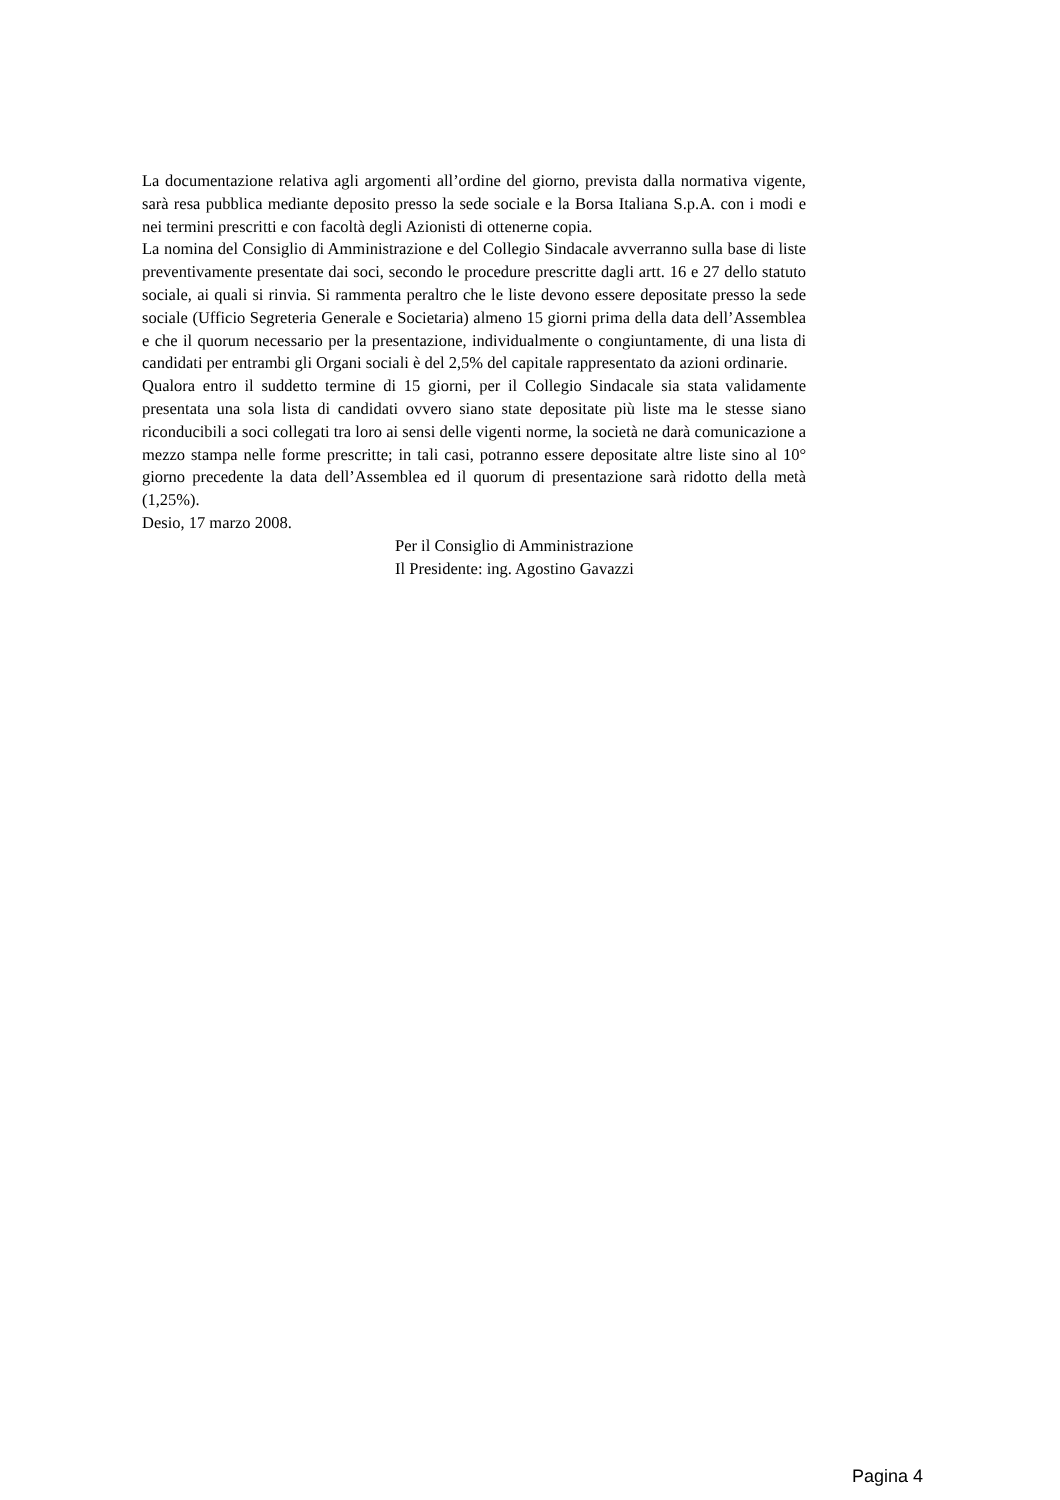La documentazione relativa agli argomenti all’ordine del giorno, prevista dalla normativa vigente, sarà resa pubblica mediante deposito presso la sede sociale e la Borsa Italiana S.p.A. con i modi e nei termini prescritti e con facoltà degli Azionisti di ottenerne copia.
La nomina del Consiglio di Amministrazione e del Collegio Sindacale avverranno sulla base di liste preventivamente presentate dai soci, secondo le procedure prescritte dagli artt. 16 e 27 dello statuto sociale, ai quali si rinvia. Si rammenta peraltro che le liste devono essere depositate presso la sede sociale (Ufficio Segreteria Generale e Societaria) almeno 15 giorni prima della data dell’Assemblea e che il quorum necessario per la presentazione, individualmente o congiuntamente, di una lista di candidati per entrambi gli Organi sociali è del 2,5% del capitale rappresentato da azioni ordinarie.
Qualora entro il suddetto termine di 15 giorni, per il Collegio Sindacale sia stata validamente presentata una sola lista di candidati ovvero siano state depositate più liste ma le stesse siano riconducibili a soci collegati tra loro ai sensi delle vigenti norme, la società ne darà comunicazione a mezzo stampa nelle forme prescritte; in tali casi, potranno essere depositate altre liste sino al 10° giorno precedente la data dell’Assemblea ed il quorum di presentazione sarà ridotto della metà (1,25%).
Desio, 17 marzo 2008.
Per il Consiglio di Amministrazione
Il Presidente: ing. Agostino Gavazzi
Pagina 4